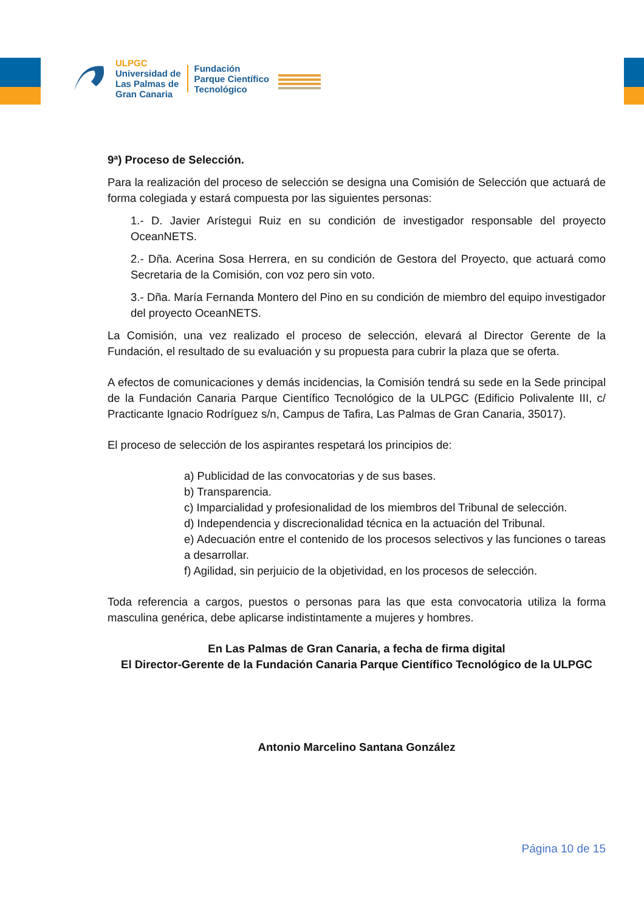ULPGC
Universidad de
Las Palmas de
Gran Canaria
Fundación
Parque Científico
Tecnológico
9ª) Proceso de Selección.
Para la realización del proceso de selección se designa una Comisión de Selección que actuará de forma colegiada y estará compuesta por las siguientes personas:
1.- D. Javier Arístegui Ruiz en su condición de investigador responsable del proyecto OceanNETS.
2.- Dña. Acerina Sosa Herrera, en su condición de Gestora del Proyecto, que actuará como Secretaria de la Comisión, con voz pero sin voto.
3.- Dña. María Fernanda Montero del Pino en su condición de miembro del equipo investigador del proyecto OceanNETS.
La Comisión, una vez realizado el proceso de selección, elevará al Director Gerente de la Fundación, el resultado de su evaluación y su propuesta para cubrir la plaza que se oferta.
A efectos de comunicaciones y demás incidencias, la Comisión tendrá su sede en la Sede principal de la Fundación Canaria Parque Científico Tecnológico de la ULPGC (Edificio Polivalente III, c/ Practicante Ignacio Rodríguez s/n, Campus de Tafira, Las Palmas de Gran Canaria, 35017).
El proceso de selección de los aspirantes respetará los principios de:
a) Publicidad de las convocatorias y de sus bases.
b) Transparencia.
c) Imparcialidad y profesionalidad de los miembros del Tribunal de selección.
d) Independencia y discrecionalidad técnica en la actuación del Tribunal.
e) Adecuación entre el contenido de los procesos selectivos y las funciones o tareas a desarrollar.
f) Agilidad, sin perjuicio de la objetividad, en los procesos de selección.
Toda referencia a cargos, puestos o personas para las que esta convocatoria utiliza la forma masculina genérica, debe aplicarse indistintamente a mujeres y hombres.
En Las Palmas de Gran Canaria, a fecha de firma digital
El Director-Gerente de la Fundación Canaria Parque Científico Tecnológico de la ULPGC
Antonio Marcelino Santana González
Página 10 de 15